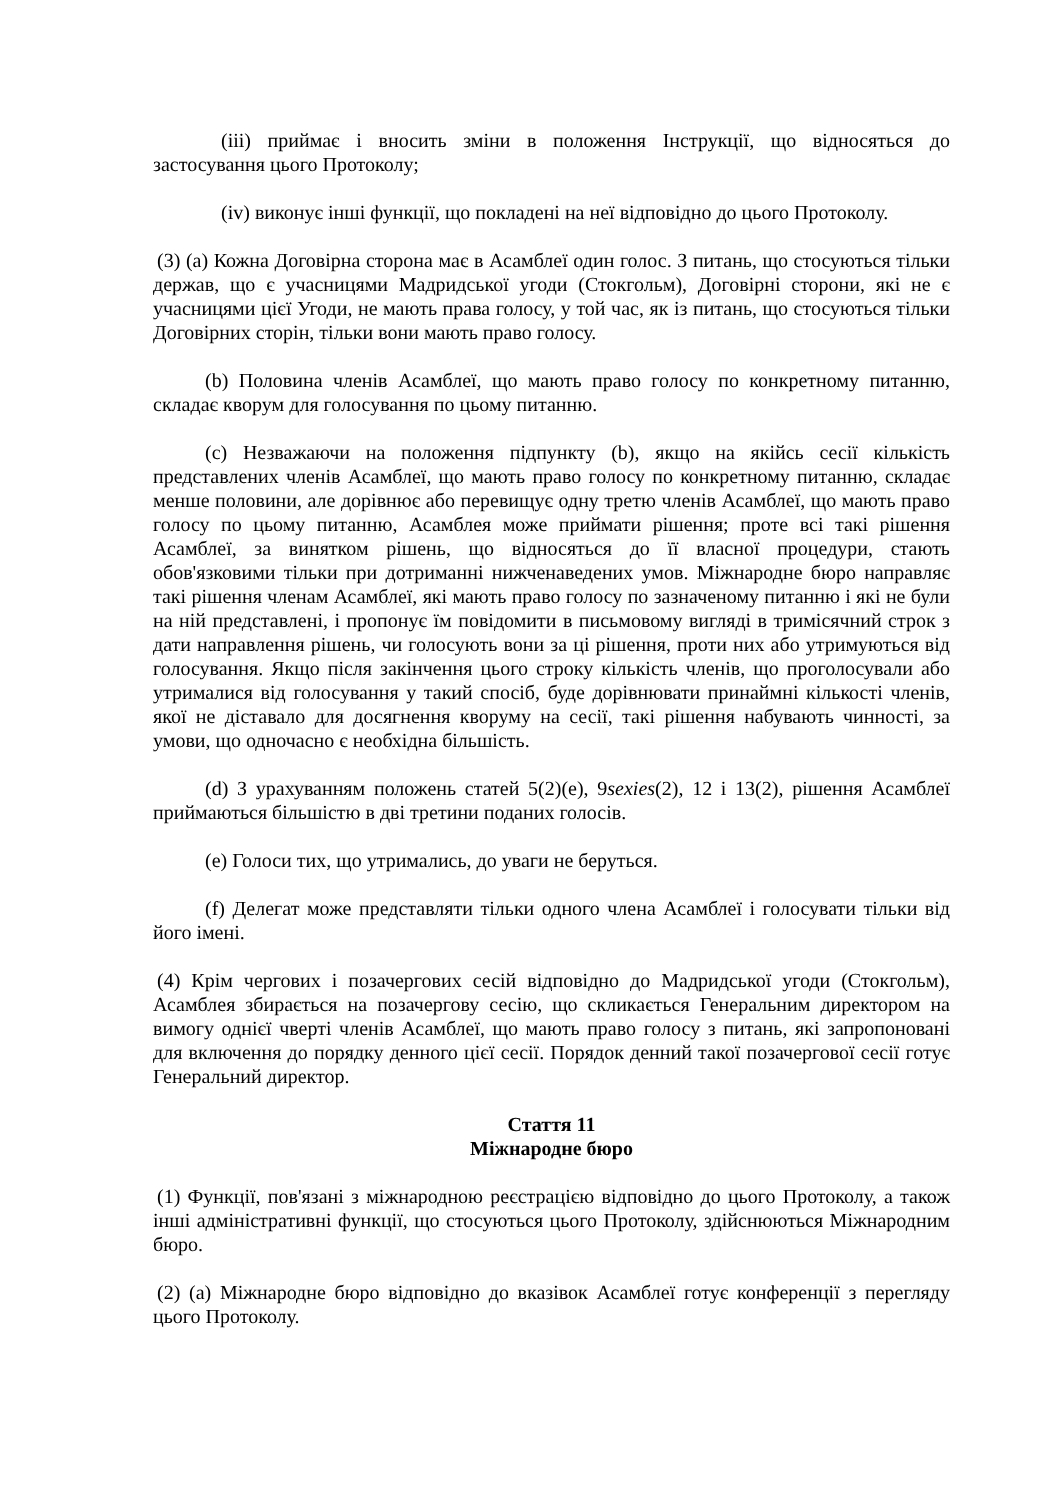(iii) приймає і вносить зміни в положення Інструкції, що відносяться до застосування цього Протоколу;
(iv) виконує інші функції, що покладені на неї відповідно до цього Протоколу.
(3) (a) Кожна Договірна сторона має в Асамблеї один голос. З питань, що стосуються тільки держав, що є учасницями Мадридської угоди (Стокгольм), Договірні сторони, які не є учасницями цієї Угоди, не мають права голосу, у той час, як із питань, що стосуються тільки Договірних сторін, тільки вони мають право голосу.
(b) Половина членів Асамблеї, що мають право голосу по конкретному питанню, складає кворум для голосування по цьому питанню.
(c) Незважаючи на положення підпункту (b), якщо на якійсь сесії кількість представлених членів Асамблеї, що мають право голосу по конкретному питанню, складає менше половини, але дорівнює або перевищує одну третю членів Асамблеї, що мають право голосу по цьому питанню, Асамблея може приймати рішення; проте всі такі рішення Асамблеї, за винятком рішень, що відносяться до її власної процедури, стають обов'язковими тільки при дотриманні нижченаведених умов. Міжнародне бюро направляє такі рішення членам Асамблеї, які мають право голосу по зазначеному питанню і які не були на ній представлені, і пропонує їм повідомити в письмовому вигляді в тримісячний строк з дати направлення рішень, чи голосують вони за ці рішення, проти них або утримуються від голосування. Якщо після закінчення цього строку кількість членів, що проголосували або утрималися від голосування у такий спосіб, буде дорівнювати принаймні кількості членів, якої не діставало для досягнення кворуму на сесії, такі рішення набувають чинності, за умови, що одночасно є необхідна більшість.
(d) З урахуванням положень статей 5(2)(e), 9sexies(2), 12 і 13(2), рішення Асамблеї приймаються більшістю в дві третини поданих голосів.
(e) Голоси тих, що утримались, до уваги не беруться.
(f) Делегат може представляти тільки одного члена Асамблеї і голосувати тільки від його імені.
(4) Крім чергових і позачергових сесій відповідно до Мадридської угоди (Стокгольм), Асамблея збирається на позачергову сесію, що скликається Генеральним директором на вимогу однієї чверті членів Асамблеї, що мають право голосу з питань, які запропоновані для включення до порядку денного цієї сесії. Порядок денний такої позачергової сесії готує Генеральний директор.
Стаття 11
Міжнародне бюро
(1) Функції, пов'язані з міжнародною реєстрацією відповідно до цього Протоколу, а також інші адміністративні функції, що стосуються цього Протоколу, здійснюються Міжнародним бюро.
(2) (a) Міжнародне бюро відповідно до вказівок Асамблеї готує конференції з перегляду цього Протоколу.